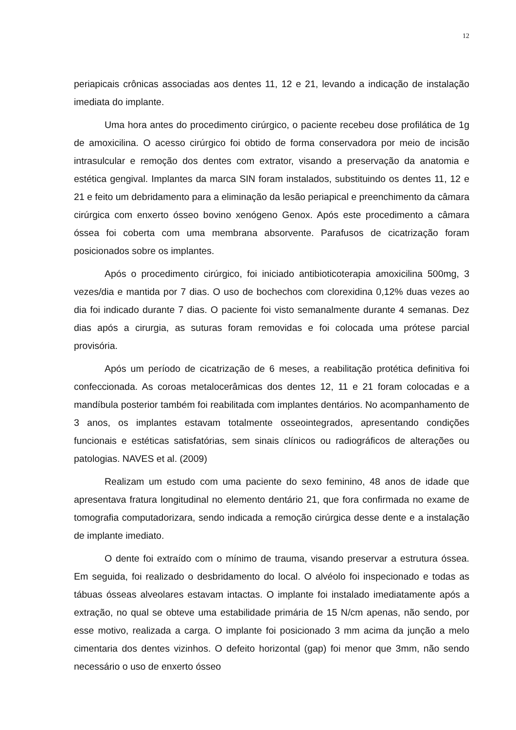12
periapicais crônicas associadas aos dentes 11, 12 e 21, levando a indicação de instalação imediata do implante.
Uma hora antes do procedimento cirúrgico, o paciente recebeu dose profilática de 1g de amoxicilina. O acesso cirúrgico foi obtido de forma conservadora por meio de incisão intrasulcular e remoção dos dentes com extrator, visando a preservação da anatomia e estética gengival. Implantes da marca SIN foram instalados, substituindo os dentes 11, 12 e 21 e feito um debridamento para a eliminação da lesão periapical e preenchimento da câmara cirúrgica com enxerto ósseo bovino xenógeno Genox. Após este procedimento a câmara óssea foi coberta com uma membrana absorvente. Parafusos de cicatrização foram posicionados sobre os implantes.
Após o procedimento cirúrgico, foi iniciado antibioticoterapia amoxicilina 500mg, 3 vezes/dia e mantida por 7 dias. O uso de bochechos com clorexidina 0,12% duas vezes ao dia foi indicado durante 7 dias. O paciente foi visto semanalmente durante 4 semanas. Dez dias após a cirurgia, as suturas foram removidas e foi colocada uma prótese parcial provisória.
Após um período de cicatrização de 6 meses, a reabilitação protética definitiva foi confeccionada. As coroas metalocerâmicas dos dentes 12, 11 e 21 foram colocadas e a mandíbula posterior também foi reabilitada com implantes dentários. No acompanhamento de 3 anos, os implantes estavam totalmente osseointegrados, apresentando condições funcionais e estéticas satisfatórias, sem sinais clínicos ou radiográficos de alterações ou patologias. NAVES et al. (2009)
Realizam um estudo com uma paciente do sexo feminino, 48 anos de idade que apresentava fratura longitudinal no elemento dentário 21, que fora confirmada no exame de tomografia computadorizara, sendo indicada a remoção cirúrgica desse dente e a instalação de implante imediato.
O dente foi extraído com o mínimo de trauma, visando preservar a estrutura óssea. Em seguida, foi realizado o desbridamento do local. O alvéolo foi inspecionado e todas as tábuas ósseas alveolares estavam intactas. O implante foi instalado imediatamente após a extração, no qual se obteve uma estabilidade primária de 15 N/cm apenas, não sendo, por esse motivo, realizada a carga. O implante foi posicionado 3 mm acima da junção a melo cimentaria dos dentes vizinhos. O defeito horizontal (gap) foi menor que 3mm, não sendo necessário o uso de enxerto ósseo